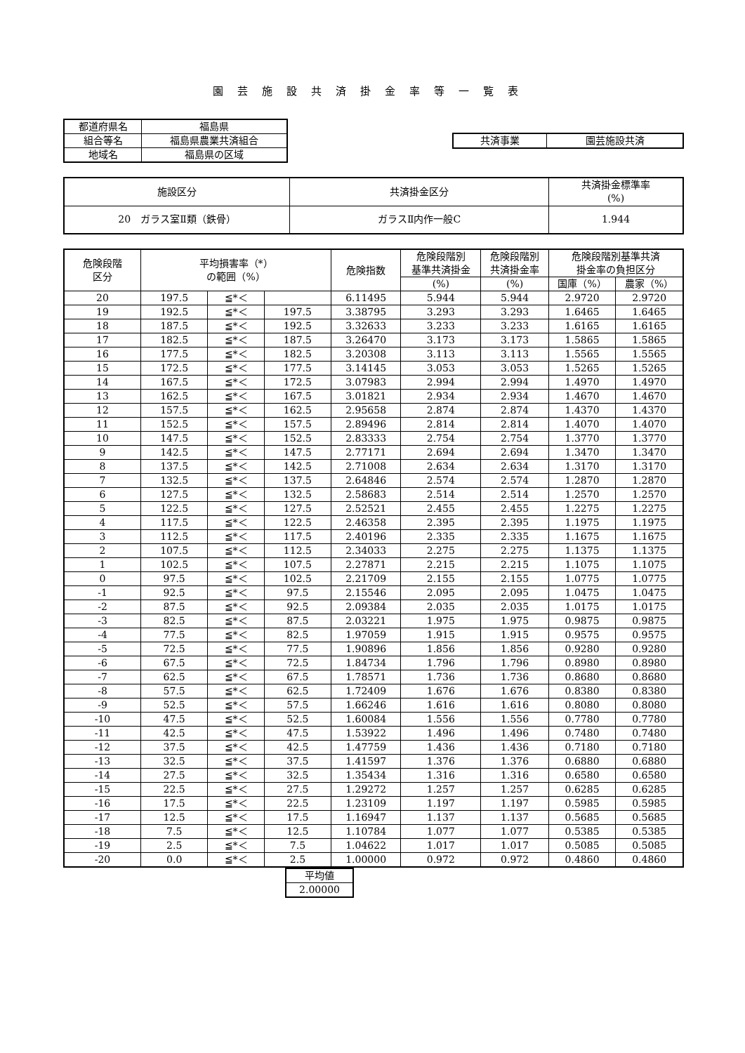園芸施設共済掛金率等一覧表
| 都道府県名 | 福島県 |
| 組合等名 | 福島県農業共済組合 |
| 地域名 | 福島県の区域 |
| 共済事業 | 園芸施設共済 |
| 施設区分 | 共済掛金区分 | 共済掛金標準率 (%) |
| 20 ガラス室Ⅱ類（鉄骨） | ガラスⅡ内作一般C | 1.944 |
| 危険段階 区分 | 平均損害率（*） の範囲（%） | | | 危険指数 | 危険段階別 基準共済掛金 | 危険段階別 共済掛金率 | 危険段階別基準共済 掛金率の負担区分 | |
| --- | --- | --- | --- | --- | --- | --- | --- | --- |
| | | | | | (%) | (%) | 国庫（%） | 農家（%） |
| 20 | 197.5 | ≦*＜ | | 6.11495 | 5.944 | 5.944 | 2.9720 | 2.9720 |
| 19 | 192.5 | ≦*＜ | 197.5 | 3.38795 | 3.293 | 3.293 | 1.6465 | 1.6465 |
| 18 | 187.5 | ≦*＜ | 192.5 | 3.32633 | 3.233 | 3.233 | 1.6165 | 1.6165 |
| 17 | 182.5 | ≦*＜ | 187.5 | 3.26470 | 3.173 | 3.173 | 1.5865 | 1.5865 |
| 16 | 177.5 | ≦*＜ | 182.5 | 3.20308 | 3.113 | 3.113 | 1.5565 | 1.5565 |
| 15 | 172.5 | ≦*＜ | 177.5 | 3.14145 | 3.053 | 3.053 | 1.5265 | 1.5265 |
| 14 | 167.5 | ≦*＜ | 172.5 | 3.07983 | 2.994 | 2.994 | 1.4970 | 1.4970 |
| 13 | 162.5 | ≦*＜ | 167.5 | 3.01821 | 2.934 | 2.934 | 1.4670 | 1.4670 |
| 12 | 157.5 | ≦*＜ | 162.5 | 2.95658 | 2.874 | 2.874 | 1.4370 | 1.4370 |
| 11 | 152.5 | ≦*＜ | 157.5 | 2.89496 | 2.814 | 2.814 | 1.4070 | 1.4070 |
| 10 | 147.5 | ≦*＜ | 152.5 | 2.83333 | 2.754 | 2.754 | 1.3770 | 1.3770 |
| 9 | 142.5 | ≦*＜ | 147.5 | 2.77171 | 2.694 | 2.694 | 1.3470 | 1.3470 |
| 8 | 137.5 | ≦*＜ | 142.5 | 2.71008 | 2.634 | 2.634 | 1.3170 | 1.3170 |
| 7 | 132.5 | ≦*＜ | 137.5 | 2.64846 | 2.574 | 2.574 | 1.2870 | 1.2870 |
| 6 | 127.5 | ≦*＜ | 132.5 | 2.58683 | 2.514 | 2.514 | 1.2570 | 1.2570 |
| 5 | 122.5 | ≦*＜ | 127.5 | 2.52521 | 2.455 | 2.455 | 1.2275 | 1.2275 |
| 4 | 117.5 | ≦*＜ | 122.5 | 2.46358 | 2.395 | 2.395 | 1.1975 | 1.1975 |
| 3 | 112.5 | ≦*＜ | 117.5 | 2.40196 | 2.335 | 2.335 | 1.1675 | 1.1675 |
| 2 | 107.5 | ≦*＜ | 112.5 | 2.34033 | 2.275 | 2.275 | 1.1375 | 1.1375 |
| 1 | 102.5 | ≦*＜ | 107.5 | 2.27871 | 2.215 | 2.215 | 1.1075 | 1.1075 |
| 0 | 97.5 | ≦*＜ | 102.5 | 2.21709 | 2.155 | 2.155 | 1.0775 | 1.0775 |
| -1 | 92.5 | ≦*＜ | 97.5 | 2.15546 | 2.095 | 2.095 | 1.0475 | 1.0475 |
| -2 | 87.5 | ≦*＜ | 92.5 | 2.09384 | 2.035 | 2.035 | 1.0175 | 1.0175 |
| -3 | 82.5 | ≦*＜ | 87.5 | 2.03221 | 1.975 | 1.975 | 0.9875 | 0.9875 |
| -4 | 77.5 | ≦*＜ | 82.5 | 1.97059 | 1.915 | 1.915 | 0.9575 | 0.9575 |
| -5 | 72.5 | ≦*＜ | 77.5 | 1.90896 | 1.856 | 1.856 | 0.9280 | 0.9280 |
| -6 | 67.5 | ≦*＜ | 72.5 | 1.84734 | 1.796 | 1.796 | 0.8980 | 0.8980 |
| -7 | 62.5 | ≦*＜ | 67.5 | 1.78571 | 1.736 | 1.736 | 0.8680 | 0.8680 |
| -8 | 57.5 | ≦*＜ | 62.5 | 1.72409 | 1.676 | 1.676 | 0.8380 | 0.8380 |
| -9 | 52.5 | ≦*＜ | 57.5 | 1.66246 | 1.616 | 1.616 | 0.8080 | 0.8080 |
| -10 | 47.5 | ≦*＜ | 52.5 | 1.60084 | 1.556 | 1.556 | 0.7780 | 0.7780 |
| -11 | 42.5 | ≦*＜ | 47.5 | 1.53922 | 1.496 | 1.496 | 0.7480 | 0.7480 |
| -12 | 37.5 | ≦*＜ | 42.5 | 1.47759 | 1.436 | 1.436 | 0.7180 | 0.7180 |
| -13 | 32.5 | ≦*＜ | 37.5 | 1.41597 | 1.376 | 1.376 | 0.6880 | 0.6880 |
| -14 | 27.5 | ≦*＜ | 32.5 | 1.35434 | 1.316 | 1.316 | 0.6580 | 0.6580 |
| -15 | 22.5 | ≦*＜ | 27.5 | 1.29272 | 1.257 | 1.257 | 0.6285 | 0.6285 |
| -16 | 17.5 | ≦*＜ | 22.5 | 1.23109 | 1.197 | 1.197 | 0.5985 | 0.5985 |
| -17 | 12.5 | ≦*＜ | 17.5 | 1.16947 | 1.137 | 1.137 | 0.5685 | 0.5685 |
| -18 | 7.5 | ≦*＜ | 12.5 | 1.10784 | 1.077 | 1.077 | 0.5385 | 0.5385 |
| -19 | 2.5 | ≦*＜ | 7.5 | 1.04622 | 1.017 | 1.017 | 0.5085 | 0.5085 |
| -20 | 0.0 | ≦*＜ | 2.5 | 1.00000 | 0.972 | 0.972 | 0.4860 | 0.4860 |
| 平均値 |
| 2.00000 |